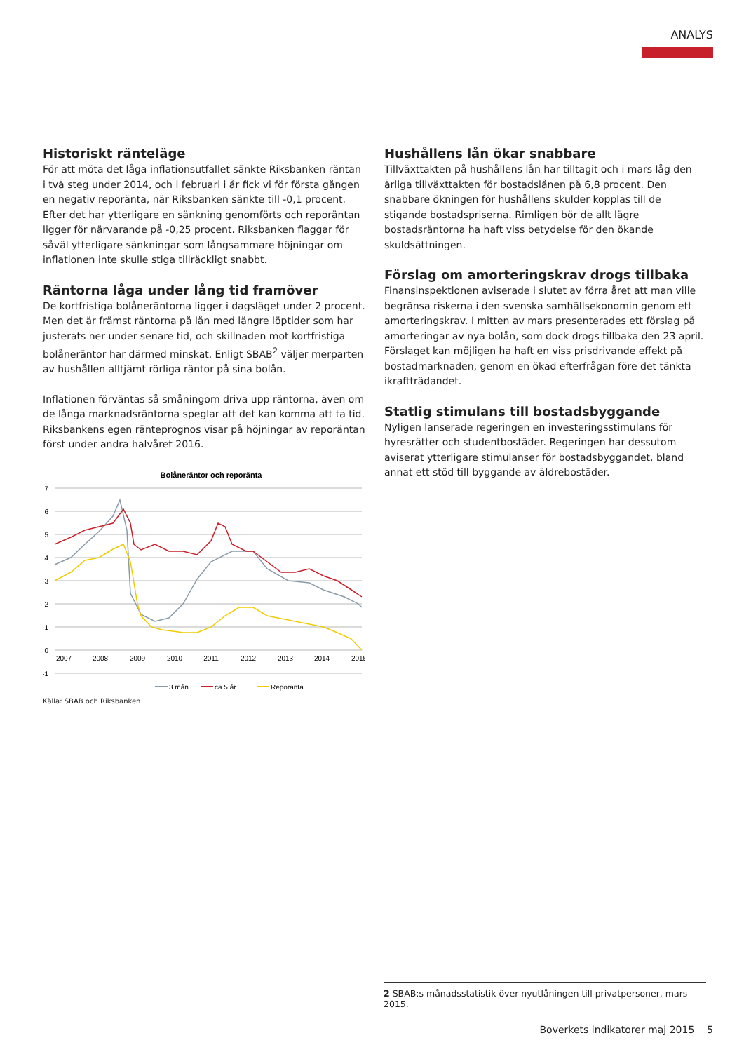ANALYS
Historiskt ränteläge
För att möta det låga inflationsutfallet sänkte Riksbanken räntan i två steg under 2014, och i februari i år fick vi för första gången en negativ reporänta, när Riksbanken sänkte till -0,1 procent. Efter det har ytterligare en sänkning genomförts och reporäntan ligger för närvarande på -0,25 procent. Riksbanken flaggar för såväl ytterligare sänkningar som långsammare höjningar om inflationen inte skulle stiga tillräckligt snabbt.
Räntorna låga under lång tid framöver
De kortfristiga bolåneräntorna ligger i dagsläget under 2 procent. Men det är främst räntorna på lån med längre löptider som har justerats ner under senare tid, och skillnaden mot kortfristiga bolåneräntor har därmed minskat. Enligt SBAB<sup>2</sup> väljer merparten av hushållen alltjämt rörliga räntor på sina bolån.
Inflationen förväntas så småningom driva upp räntorna, även om de långa marknadsräntorna speglar att det kan komma att ta tid. Riksbankens egen ränteprognos visar på höjningar av reporäntan först under andra halvåret 2016.
Bolåneräntor och reporänta
7
6
5
4
3
2
1
0
-1
2007
2008
2009
2010
2011
2012
2013
2014
2015
3 mån
ca 5 år
Reporänta
Källa: SBAB och Riksbanken
Hushållens lån ökar snabbare
Tillväxttakten på hushållens lån har tilltagit och i mars låg den årliga tillväxttakten för bostadslånen på 6,8 procent. Den snabbare ökningen för hushållens skulder kopplas till de stigande bostadspriserna. Rimligen bör de allt lägre bostadsräntorna ha haft viss betydelse för den ökande skuldsättningen.
Förslag om amorteringskrav drogs tillbaka
Finansinspektionen aviserade i slutet av förra året att man ville begränsa riskerna i den svenska samhällsekonomin genom ett amorteringskrav. I mitten av mars presenterades ett förslag på amorteringar av nya bolån, som dock drogs tillbaka den 23 april. Förslaget kan möjligen ha haft en viss prisdrivande effekt på bostadmarknaden, genom en ökad efterfrågan före det tänkta ikraftträdandet.
Statlig stimulans till bostadsbyggande
Nyligen lanserade regeringen en investeringsstimulans för hyresrätter och studentbostäder. Regeringen har dessutom aviserat ytterligare stimulanser för bostadsbyggandet, bland annat ett stöd till byggande av äldrebostäder.
2 SBAB:s månadsstatistik över nyutlåningen till privatpersoner, mars 2015.
Boverkets indikatorer maj 2015 5